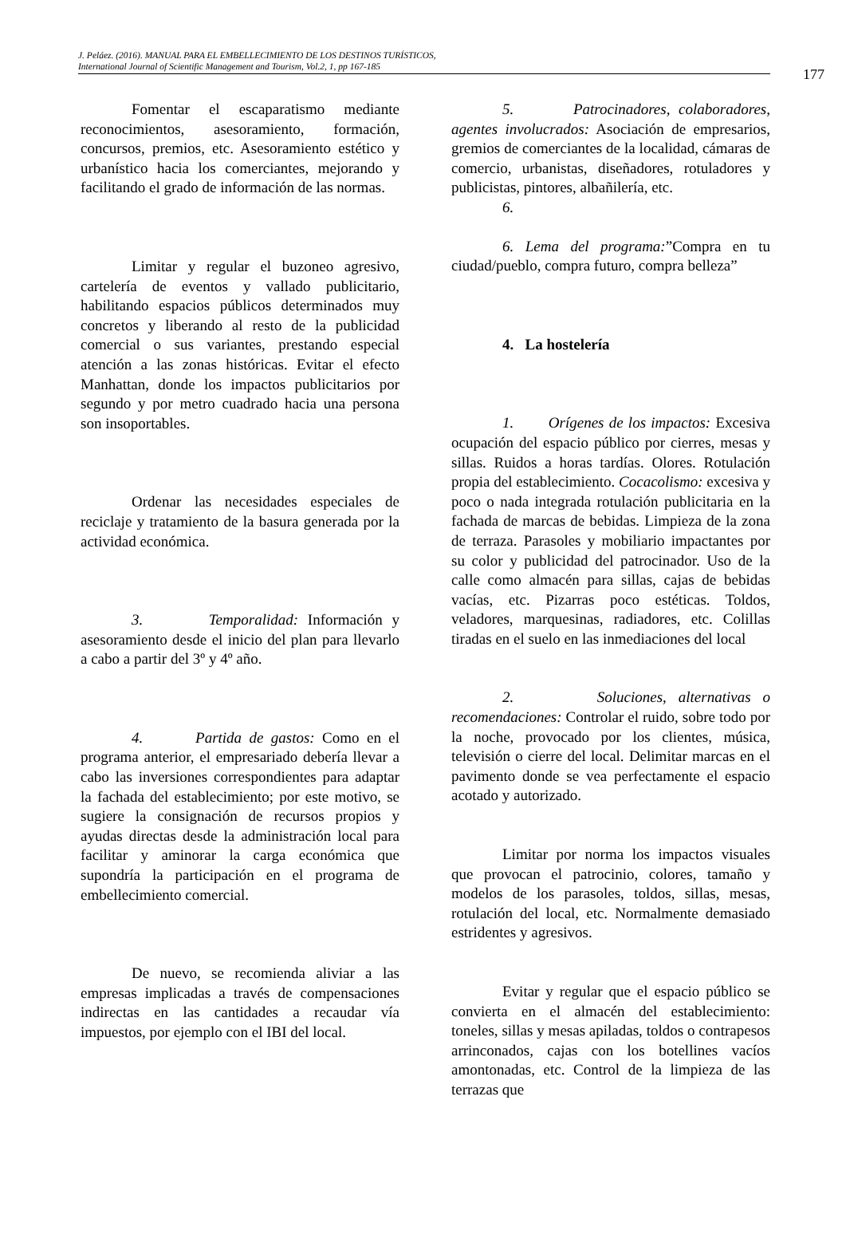J. Peláez. (2016). MANUAL PARA EL EMBELLECIMIENTO DE LOS DESTINOS TURÍSTICOS,
International Journal of Scientific Management and Tourism, Vol.2, 1, pp 167-185
177
Fomentar el escaparatismo mediante reconocimientos, asesoramiento, formación, concursos, premios, etc. Asesoramiento estético y urbanístico hacia los comerciantes, mejorando y facilitando el grado de información de las normas.
Limitar y regular el buzoneo agresivo, cartelería de eventos y vallado publicitario, habilitando espacios públicos determinados muy concretos y liberando al resto de la publicidad comercial o sus variantes, prestando especial atención a las zonas históricas. Evitar el efecto Manhattan, donde los impactos publicitarios por segundo y por metro cuadrado hacia una persona son insoportables.
Ordenar las necesidades especiales de reciclaje y tratamiento de la basura generada por la actividad económica.
3. Temporalidad: Información y asesoramiento desde el inicio del plan para llevarlo a cabo a partir del 3º y 4º año.
4. Partida de gastos: Como en el programa anterior, el empresariado debería llevar a cabo las inversiones correspondientes para adaptar la fachada del establecimiento; por este motivo, se sugiere la consignación de recursos propios y ayudas directas desde la administración local para facilitar y aminorar la carga económica que supondría la participación en el programa de embellecimiento comercial.
De nuevo, se recomienda aliviar a las empresas implicadas a través de compensaciones indirectas en las cantidades a recaudar vía impuestos, por ejemplo con el IBI del local.
5. Patrocinadores, colaboradores, agentes involucrados: Asociación de empresarios, gremios de comerciantes de la localidad, cámaras de comercio, urbanistas, diseñadores, rotuladores y publicistas, pintores, albañilería, etc.
6.
6. Lema del programa:”Compra en tu ciudad/pueblo, compra futuro, compra belleza”
4. La hostelería
1. Orígenes de los impactos: Excesiva ocupación del espacio público por cierres, mesas y sillas. Ruidos a horas tardías. Olores. Rotulación propia del establecimiento. Cocacolismo: excesiva y poco o nada integrada rotulación publicitaria en la fachada de marcas de bebidas. Limpieza de la zona de terraza. Parasoles y mobiliario impactantes por su color y publicidad del patrocinador. Uso de la calle como almacén para sillas, cajas de bebidas vacías, etc. Pizarras poco estéticas. Toldos, veladores, marquesinas, radiadores, etc. Colillas tiradas en el suelo en las inmediaciones del local
2. Soluciones, alternativas o recomendaciones: Controlar el ruido, sobre todo por la noche, provocado por los clientes, música, televisión o cierre del local. Delimitar marcas en el pavimento donde se vea perfectamente el espacio acotado y autorizado.
Limitar por norma los impactos visuales que provocan el patrocinio, colores, tamaño y modelos de los parasoles, toldos, sillas, mesas, rotulación del local, etc. Normalmente demasiado estridentes y agresivos.
Evitar y regular que el espacio público se convierta en el almacén del establecimiento: toneles, sillas y mesas apiladas, toldos o contrapesos arrinconados, cajas con los botellines vacíos amontonadas, etc. Control de la limpieza de las terrazas que